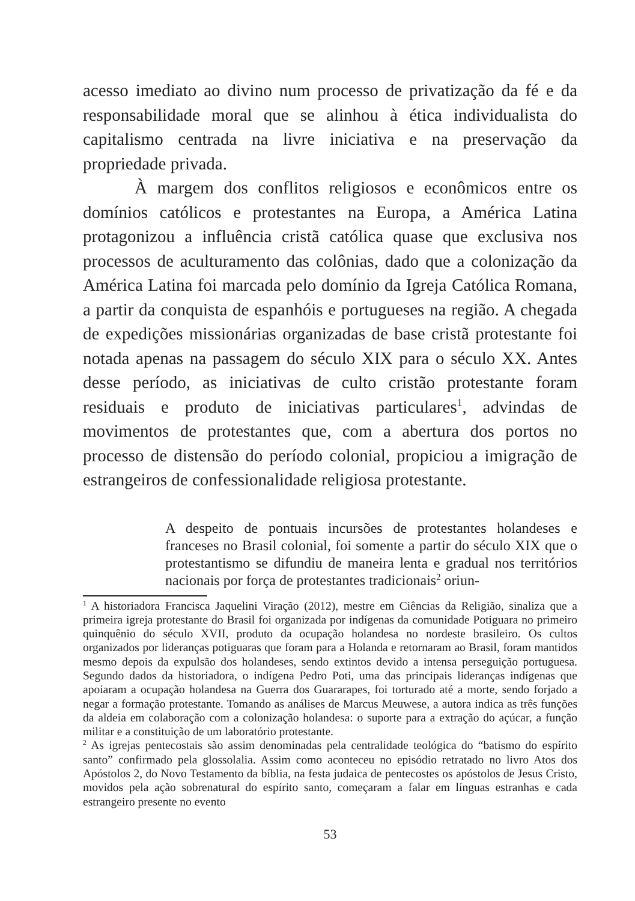acesso imediato ao divino num processo de privatização da fé e da responsabilidade moral que se alinhou à ética individualista do capitalismo centrada na livre iniciativa e na preservação da propriedade privada.
À margem dos conflitos religiosos e econômicos entre os domínios católicos e protestantes na Europa, a América Latina protagonizou a influência cristã católica quase que exclusiva nos processos de aculturamento das colônias, dado que a colonização da América Latina foi marcada pelo domínio da Igreja Católica Romana, a partir da conquista de espanhóis e portugueses na região. A chegada de expedições missionárias organizadas de base cristã protestante foi notada apenas na passagem do século XIX para o século XX. Antes desse período, as iniciativas de culto cristão protestante foram residuais e produto de iniciativas particulares<sup>1</sup>, advindas de movimentos de protestantes que, com a abertura dos portos no processo de distensão do período colonial, propiciou a imigração de estrangeiros de confessionalidade religiosa protestante.
A despeito de pontuais incursões de protestantes holandeses e franceses no Brasil colonial, foi somente a partir do século XIX que o protestantismo se difundiu de maneira lenta e gradual nos territórios nacionais por força de protestantes tradicionais<sup>2</sup> oriun-
<sup>1</sup> A historiadora Francisca Jaquelini Viração (2012), mestre em Ciências da Religião, sinaliza que a primeira igreja protestante do Brasil foi organizada por indígenas da comunidade Potiguara no primeiro quinquênio do século XVII, produto da ocupação holandesa no nordeste brasileiro. Os cultos organizados por lideranças potiguaras que foram para a Holanda e retornaram ao Brasil, foram mantidos mesmo depois da expulsão dos holandeses, sendo extintos devido a intensa perseguição portuguesa. Segundo dados da historiadora, o indígena Pedro Poti, uma das principais lideranças indígenas que apoiaram a ocupação holandesa na Guerra dos Guararapes, foi torturado até a morte, sendo forjado a negar a formação protestante. Tomando as análises de Marcus Meuwese, a autora indica as três funções da aldeia em colaboração com a colonização holandesa: o suporte para a extração do açúcar, a função militar e a constituição de um laboratório protestante.
<sup>2</sup> As igrejas pentecostais são assim denominadas pela centralidade teológica do “batismo do espírito santo” confirmado pela glossolalia. Assim como aconteceu no episódio retratado no livro Atos dos Apóstolos 2, do Novo Testamento da bíblia, na festa judaica de pentecostes os apóstolos de Jesus Cristo, movidos pela ação sobrenatural do espírito santo, começaram a falar em línguas estranhas e cada estrangeiro presente no evento
53